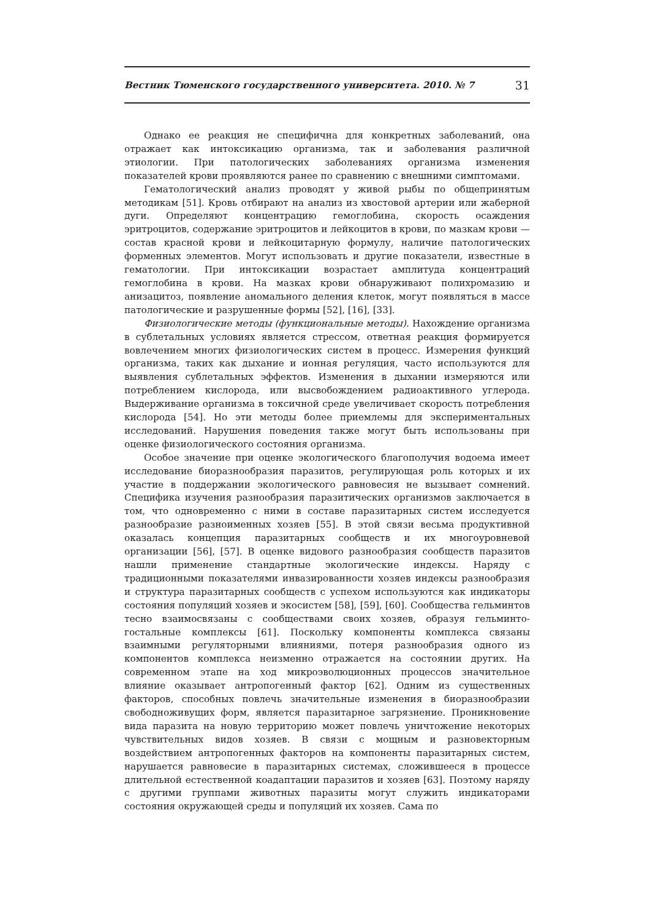Вестник Тюменского государственного университета. 2010. № 7 31
Однако ее реакция не специфична для конкретных заболеваний, она отражает как интоксикацию организма, так и заболевания различной этиологии. При патологических заболеваниях организма изменения показателей крови проявляются ранее по сравнению с внешними симптомами.
Гематологический анализ проводят у живой рыбы по общепринятым методикам [51]. Кровь отбирают на анализ из хвостовой артерии или жаберной дуги. Определяют концентрацию гемоглобина, скорость осаждения эритроцитов, содержание эритроцитов и лейкоцитов в крови, по мазкам крови — состав красной крови и лейкоцитарную формулу, наличие патологических форменных элементов. Могут использовать и другие показатели, известные в гематологии. При интоксикации возрастает амплитуда концентраций гемоглобина в крови. На мазках крови обнаруживают полихромазию и анизацитоз, появление аномального деления клеток, могут появляться в массе патологические и разрушенные формы [52], [16], [33].
Физиологические методы (функциональные методы). Нахождение организма в сублетальных условиях является стрессом, ответная реакция формируется вовлечением многих физиологических систем в процесс. Измерения функций организма, таких как дыхание и ионная регуляция, часто используются для выявления сублетальных эффектов. Изменения в дыхании измеряются или потреблением кислорода, или высвобождением радиоактивного углерода. Выдерживание организма в токсичной среде увеличивает скорость потребления кислорода [54]. Но эти методы более приемлемы для экспериментальных исследований. Нарушения поведения также могут быть использованы при оценке физиологического состояния организма.
Особое значение при оценке экологического благополучия водоема имеет исследование биоразнообразия паразитов, регулирующая роль которых и их участие в поддержании экологического равновесия не вызывает сомнений. Специфика изучения разнообразия паразитических организмов заключается в том, что одновременно с ними в составе паразитарных систем исследуется разнообразие разноименных хозяев [55]. В этой связи весьма продуктивной оказалась концепция паразитарных сообществ и их многоуровневой организации [56], [57]. В оценке видового разнообразия сообществ паразитов нашли применение стандартные экологические индексы. Наряду с традиционными показателями инвазированности хозяев индексы разнообразия и структура паразитарных сообществ с успехом используются как индикаторы состояния популяций хозяев и экосистем [58], [59], [60]. Сообщества гельминтов тесно взаимосвязаны с сообществами своих хозяев, образуя гельминто-гостальные комплексы [61]. Поскольку компоненты комплекса связаны взаимными регуляторными влияниями, потеря разнообразия одного из компонентов комплекса неизменно отражается на состоянии других. На современном этапе на ход микроэволюционных процессов значительное влияние оказывает антропогенный фактор [62]. Одним из существенных факторов, способных повлечь значительные изменения в биоразнообразии свободноживущих форм, является паразитарное загрязнение. Проникновение вида паразита на новую территорию может повлечь уничтожение некоторых чувствительных видов хозяев. В связи с мощным и разновекторным воздействием антропогенных факторов на компоненты паразитарных систем, нарушается равновесие в паразитарных системах, сложившееся в процессе длительной естественной коадаптации паразитов и хозяев [63]. Поэтому наряду с другими группами животных паразиты могут служить индикаторами состояния окружающей среды и популяций их хозяев. Сама по